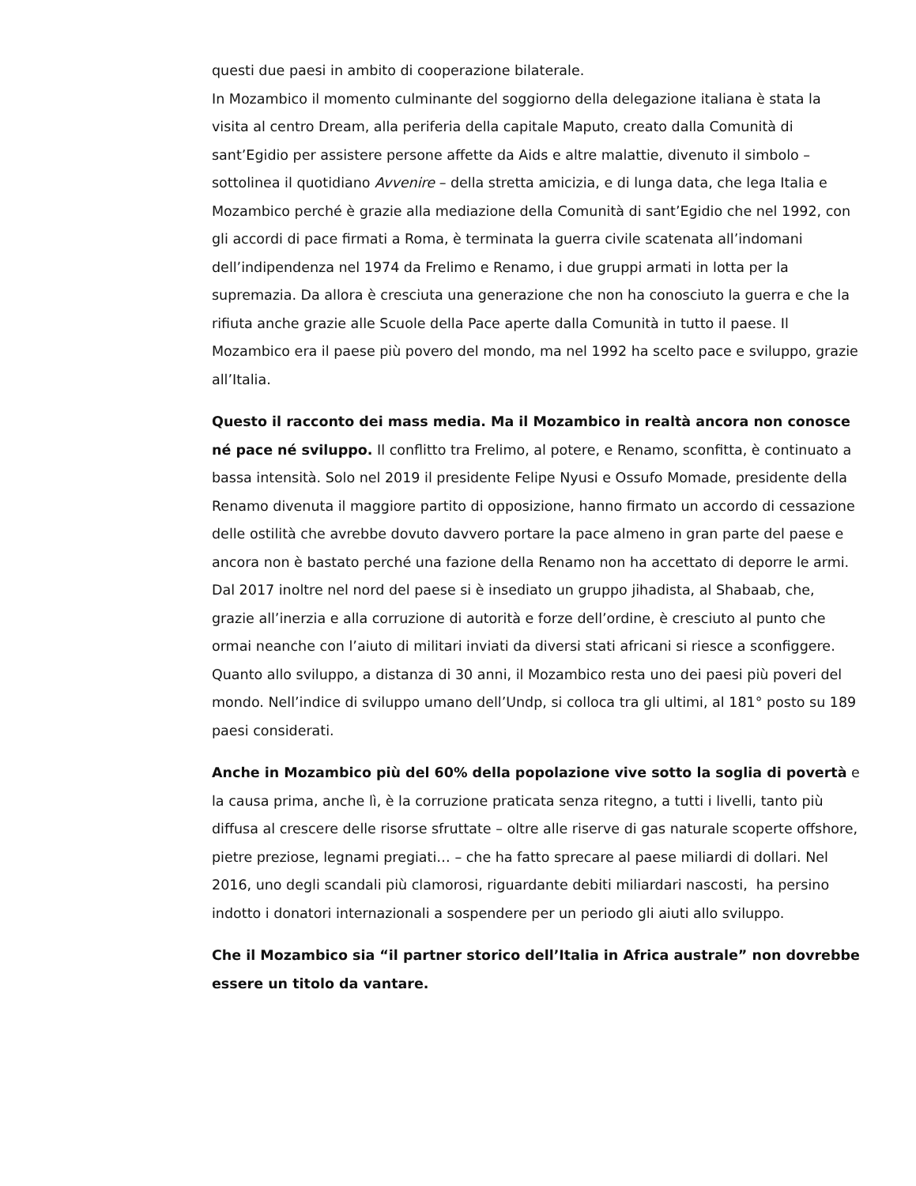questi due paesi in ambito di cooperazione bilaterale.
In Mozambico il momento culminante del soggiorno della delegazione italiana è stata la visita al centro Dream, alla periferia della capitale Maputo, creato dalla Comunità di sant’Egidio per assistere persone affette da Aids e altre malattie, divenuto il simbolo – sottolinea il quotidiano Avvenire – della stretta amicizia, e di lunga data, che lega Italia e Mozambico perché è grazie alla mediazione della Comunità di sant’Egidio che nel 1992, con gli accordi di pace firmati a Roma, è terminata la guerra civile scatenata all’indomani dell’indipendenza nel 1974 da Frelimo e Renamo, i due gruppi armati in lotta per la supremazia. Da allora è cresciuta una generazione che non ha conosciuto la guerra e che la rifiuta anche grazie alle Scuole della Pace aperte dalla Comunità in tutto il paese. Il Mozambico era il paese più povero del mondo, ma nel 1992 ha scelto pace e sviluppo, grazie all’Italia.
Questo il racconto dei mass media. Ma il Mozambico in realtà ancora non conosce né pace né sviluppo. Il conflitto tra Frelimo, al potere, e Renamo, sconfitta, è continuato a bassa intensità. Solo nel 2019 il presidente Felipe Nyusi e Ossufo Momade, presidente della Renamo divenuta il maggiore partito di opposizione, hanno firmato un accordo di cessazione delle ostilità che avrebbe dovuto davvero portare la pace almeno in gran parte del paese e ancora non è bastato perché una fazione della Renamo non ha accettato di deporre le armi. Dal 2017 inoltre nel nord del paese si è insediato un gruppo jihadista, al Shabaab, che, grazie all’inerzia e alla corruzione di autorità e forze dell’ordine, è cresciuto al punto che ormai neanche con l’aiuto di militari inviati da diversi stati africani si riesce a sconfiggere.
Quanto allo sviluppo, a distanza di 30 anni, il Mozambico resta uno dei paesi più poveri del mondo. Nell’indice di sviluppo umano dell’Undp, si colloca tra gli ultimi, al 181° posto su 189 paesi considerati.
Anche in Mozambico più del 60% della popolazione vive sotto la soglia di povertà e la causa prima, anche lì, è la corruzione praticata senza ritegno, a tutti i livelli, tanto più diffusa al crescere delle risorse sfruttate – oltre alle riserve di gas naturale scoperte offshore, pietre preziose, legnami pregiati… – che ha fatto sprecare al paese miliardi di dollari. Nel 2016, uno degli scandali più clamorosi, riguardante debiti miliardari nascosti, ha persino indotto i donatori internazionali a sospendere per un periodo gli aiuti allo sviluppo.
Che il Mozambico sia “il partner storico dell’Italia in Africa australe” non dovrebbe essere un titolo da vantare.